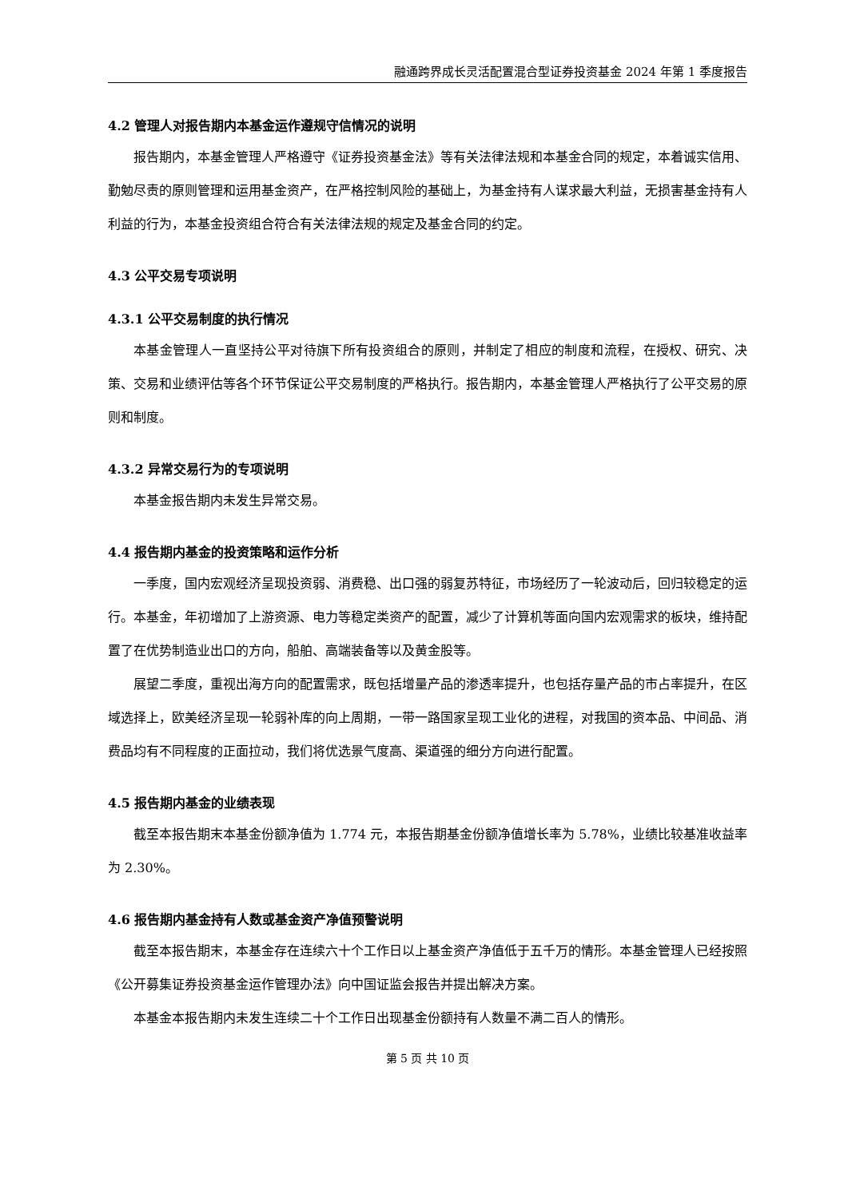融通跨界成长灵活配置混合型证券投资基金 2024 年第 1 季度报告
4.2 管理人对报告期内本基金运作遵规守信情况的说明
报告期内，本基金管理人严格遵守《证券投资基金法》等有关法律法规和本基金合同的规定，本着诚实信用、勤勉尽责的原则管理和运用基金资产，在严格控制风险的基础上，为基金持有人谋求最大利益，无损害基金持有人利益的行为，本基金投资组合符合有关法律法规的规定及基金合同的约定。
4.3 公平交易专项说明
4.3.1 公平交易制度的执行情况
本基金管理人一直坚持公平对待旗下所有投资组合的原则，并制定了相应的制度和流程，在授权、研究、决策、交易和业绩评估等各个环节保证公平交易制度的严格执行。报告期内，本基金管理人严格执行了公平交易的原则和制度。
4.3.2 异常交易行为的专项说明
本基金报告期内未发生异常交易。
4.4 报告期内基金的投资策略和运作分析
一季度，国内宏观经济呈现投资弱、消费稳、出口强的弱复苏特征，市场经历了一轮波动后，回归较稳定的运行。本基金，年初增加了上游资源、电力等稳定类资产的配置，减少了计算机等面向国内宏观需求的板块，维持配置了在优势制造业出口的方向，船舶、高端装备等以及黄金股等。
展望二季度，重视出海方向的配置需求，既包括增量产品的渗透率提升，也包括存量产品的市占率提升，在区域选择上，欧美经济呈现一轮弱补库的向上周期，一带一路国家呈现工业化的进程，对我国的资本品、中间品、消费品均有不同程度的正面拉动，我们将优选景气度高、渠道强的细分方向进行配置。
4.5 报告期内基金的业绩表现
截至本报告期末本基金份额净值为 1.774 元，本报告期基金份额净值增长率为 5.78%，业绩比较基准收益率为 2.30%。
4.6 报告期内基金持有人数或基金资产净值预警说明
截至本报告期末，本基金存在连续六十个工作日以上基金资产净值低于五千万的情形。本基金管理人已经按照《公开募集证券投资基金运作管理办法》向中国证监会报告并提出解决方案。
本基金本报告期内未发生连续二十个工作日出现基金份额持有人数量不满二百人的情形。
第 5 页 共 10 页